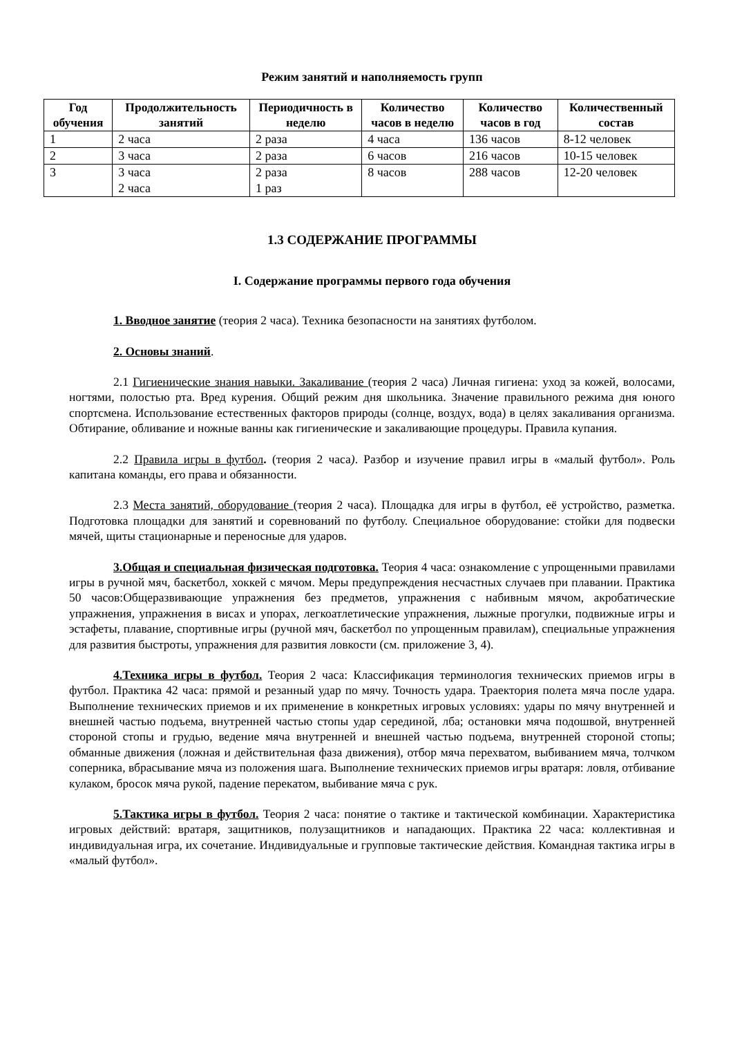Режим занятий и наполняемость групп
| Год обучения | Продолжительность занятий | Периодичность в неделю | Количество часов в неделю | Количество часов в год | Количественный состав |
| --- | --- | --- | --- | --- | --- |
| 1 | 2 часа | 2 раза | 4 часа | 136 часов | 8-12 человек |
| 2 | 3 часа | 2 раза | 6 часов | 216 часов | 10-15 человек |
| 3 | 3 часа 2 часа | 2 раза 1 раз | 8 часов | 288 часов | 12-20 человек |
1.3 СОДЕРЖАНИЕ ПРОГРАММЫ
I. Содержание программы первого года обучения
1. Вводное занятие (теория 2 часа). Техника безопасности на занятиях футболом.
2. Основы знаний.
2.1 Гигиенические знания навыки. Закаливание (теория 2 часа) Личная гигиена: уход за кожей, волосами, ногтями, полостью рта. Вред курения. Общий режим дня школьника. Значение правильного режима дня юного спортсмена. Использование естественных факторов природы (солнце, воздух, вода) в целях закаливания организма. Обтирание, обливание и ножные ванны как гигиенические и закаливающие процедуры. Правила купания.
2.2 Правила игры в футбол. (теория 2 часа). Разбор и изучение правил игры в «малый футбол». Роль капитана команды, его права и обязанности.
2.3 Места занятий, оборудование (теория 2 часа). Площадка для игры в футбол, её устройство, разметка. Подготовка площадки для занятий и соревнований по футболу. Специальное оборудование: стойки для подвески мячей, щиты стационарные и переносные для ударов.
3.Общая и специальная физическая подготовка. Теория 4 часа: ознакомление с упрощенными правилами игры в ручной мяч, баскетбол, хоккей с мячом. Меры предупреждения несчастных случаев при плавании. Практика 50 часов:Общеразвивающие упражнения без предметов, упражнения с набивным мячом, акробатические упражнения, упражнения в висах и упорах, легкоатлетические упражнения, лыжные прогулки, подвижные игры и эстафеты, плавание, спортивные игры (ручной мяч, баскетбол по упрощенным правилам), специальные упражнения для развития быстроты, упражнения для развития ловкости (см. приложение 3, 4).
4.Техника игры в футбол. Теория 2 часа: Классификация терминология технических приемов игры в футбол. Практика 42 часа: прямой и резанный удар по мячу. Точность удара. Траектория полета мяча после удара. Выполнение технических приемов и их применение в конкретных игровых условиях: удары по мячу внутренней и внешней частью подъема, внутренней частью стопы удар серединой, лба; остановки мяча подошвой, внутренней стороной стопы и грудью, ведение мяча внутренней и внешней частью подъема, внутренней стороной стопы; обманные движения (ложная и действительная фаза движения), отбор мяча перехватом, выбиванием мяча, толчком соперника, вбрасывание мяча из положения шага. Выполнение технических приемов игры вратаря: ловля, отбивание кулаком, бросок мяча рукой, падение перекатом, выбивание мяча с рук.
5.Тактика игры в футбол. Теория 2 часа: понятие о тактике и тактической комбинации. Характеристика игровых действий: вратаря, защитников, полузащитников и нападающих. Практика 22 часа: коллективная и индивидуальная игра, их сочетание. Индивидуальные и групповые тактические действия. Командная тактика игры в «малый футбол».